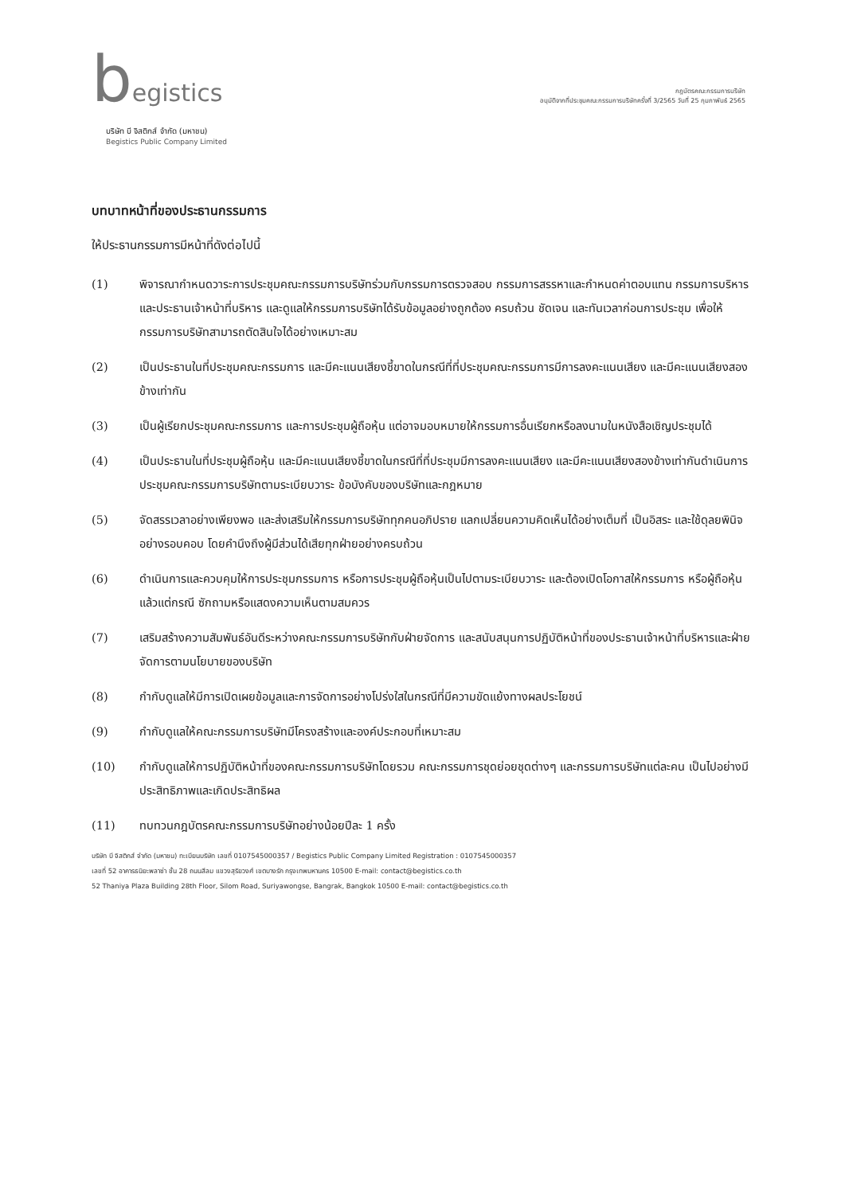begistics
บริษัท บี จิสติกส์ จำกัด (มหาชน)
Begistics Public Company Limited
กฎบัตรคณะกรรมการบริษัท
อนุมัติจากที่ประชุมคณะกรรมการบริษัทครั้งที่ 3/2565 วันที่ 25 กุมภาพันธ์ 2565
บทบาทหน้าที่ของประธานกรรมการ
ให้ประธานกรรมการมีหน้าที่ดังต่อไปนี้
(1) พิจารณากำหนดวาระการประชุมคณะกรรมการบริษัทร่วมกับกรรมการตรวจสอบ กรรมการสรรหาและกำหนดค่าตอบแทน กรรมการบริหารและประธานเจ้าหน้าที่บริหาร และดูแลให้กรรมการบริษัทได้รับข้อมูลอย่างถูกต้อง ครบถ้วน ชัดเจน และทันเวลาก่อนการประชุม เพื่อให้กรรมการบริษัทสามารถตัดสินใจได้อย่างเหมาะสม
(2) เป็นประธานในที่ประชุมคณะกรรมการ และมีคะแนนเสียงชี้ขาดในกรณีที่ที่ประชุมคณะกรรมการมีการลงคะแนนเสียง และมีคะแนนเสียงสองข้างเท่ากัน
(3) เป็นผู้เรียกประชุมคณะกรรมการ และการประชุมผู้ถือหุ้น แต่อาจมอบหมายให้กรรมการอื่นเรียกหรือลงนามในหนังสือเชิญประชุมได้
(4) เป็นประธานในที่ประชุมผู้ถือหุ้น และมีคะแนนเสียงชี้ขาดในกรณีที่ที่ประชุมมีการลงคะแนนเสียง และมีคะแนนเสียงสองข้างเท่ากันดำเนินการประชุมคณะกรรมการบริษัทตามระเบียบวาระ ข้อบังคับของบริษัทและกฎหมาย
(5) จัดสรรเวลาอย่างเพียงพอ และส่งเสริมให้กรรมการบริษัททุกคนอภิปราย แลกเปลี่ยนความคิดเห็นได้อย่างเต็มที่ เป็นอิสระ และใช้ดุลยพินิจอย่างรอบคอบ โดยคำนึงถึงผู้มีส่วนได้เสียทุกฝ่ายอย่างครบถ้วน
(6) ดำเนินการและควบคุมให้การประชุมกรรมการ หรือการประชุมผู้ถือหุ้นเป็นไปตามระเบียบวาระ และต้องเปิดโอกาสให้กรรมการ หรือผู้ถือหุ้น แล้วแต่กรณี ซักถามหรือแสดงความเห็นตามสมควร
(7) เสริมสร้างความสัมพันธ์อันดีระหว่างคณะกรรมการบริษัทกับฝ่ายจัดการ และสนับสนุนการปฏิบัติหน้าที่ของประธานเจ้าหน้าที่บริหารและฝ่ายจัดการตามนโยบายของบริษัท
(8) กำกับดูแลให้มีการเปิดเผยข้อมูลและการจัดการอย่างโปร่งใสในกรณีที่มีความขัดแย้งทางผลประโยชน์
(9) กำกับดูแลให้คณะกรรมการบริษัทมีโครงสร้างและองค์ประกอบที่เหมาะสม
(10) กำกับดูแลให้การปฏิบัติหน้าที่ของคณะกรรมการบริษัทโดยรวม คณะกรรมการชุดย่อยชุดต่างๆ และกรรมการบริษัทแต่ละคน เป็นไปอย่างมีประสิทธิภาพและเกิดประสิทธิผล
(11) ทบทวนกฎบัตรคณะกรรมการบริษัทอย่างน้อยปีละ 1 ครั้ง
บริษัท บี จิสติกส์ จำกัด (มหาชน) ทะเบียนบริษัท เลขที่ 0107545000357 / Begistics Public Company Limited Registration : 0107545000357
เลขที่ 52 อาคารธนิยะพลาซ่า ชั้น 28 ถนนสีลม แขวงสุริยวงศ์ เขตบางรัก กรุงเทพมหานคร 10500 E-mail: contact@begistics.co.th
52 Thaniya Plaza Building 28th Floor, Silom Road, Suriyawongse, Bangrak, Bangkok 10500 E-mail: contact@begistics.co.th